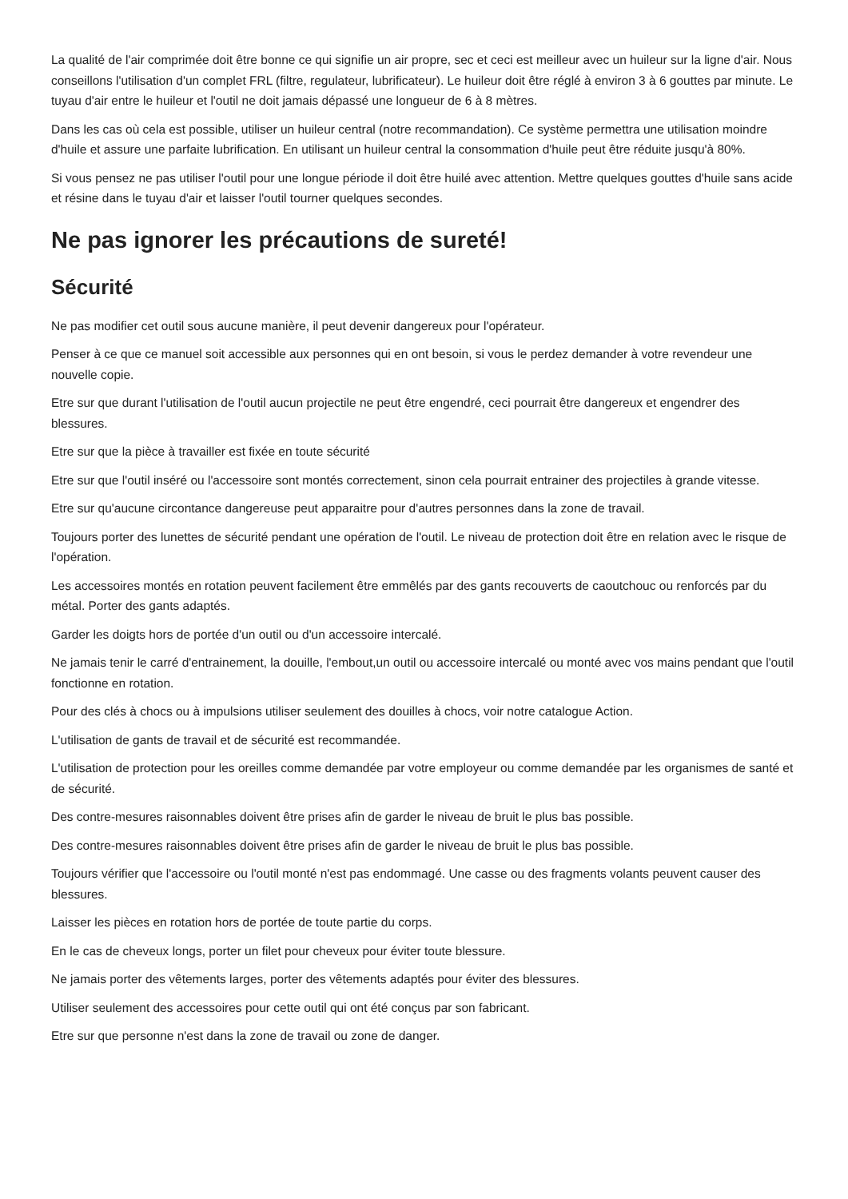La qualité de l'air comprimée doit être bonne ce qui signifie un air propre, sec et ceci est meilleur avec un huileur sur la ligne d'air. Nous conseillons l'utilisation d'un complet FRL (filtre, regulateur, lubrificateur). Le huileur doit être réglé à environ 3 à 6 gouttes par minute. Le tuyau d'air entre le huileur et l'outil ne doit jamais dépassé une longueur de 6 à 8 mètres.
Dans les cas où cela est possible, utiliser un huileur central (notre recommandation). Ce système permettra une utilisation moindre d'huile et assure une parfaite lubrification. En utilisant un huileur central la consommation d'huile peut être réduite jusqu'à 80%.
Si vous pensez ne pas utiliser l'outil pour une longue période il doit être huilé avec attention. Mettre quelques gouttes d'huile sans acide et résine dans le tuyau d'air et laisser l'outil tourner quelques secondes.
Ne pas ignorer les précautions de sureté!
Sécurité
Ne pas modifier cet outil sous aucune manière, il peut devenir dangereux pour l'opérateur.
Penser à ce que ce manuel soit accessible aux personnes qui en ont besoin, si vous le perdez demander à votre revendeur une nouvelle copie.
Etre sur que durant l'utilisation de l'outil aucun projectile ne peut être engendré, ceci pourrait être dangereux et engendrer des blessures.
Etre sur que la pièce à travailler est fixée en toute sécurité
Etre sur que l'outil inséré ou l'accessoire sont montés correctement, sinon cela pourrait entrainer des projectiles à grande vitesse.
Etre sur qu'aucune circontance dangereuse peut apparaitre pour d'autres personnes dans la zone de travail.
Toujours porter des lunettes de sécurité pendant une opération de l'outil. Le niveau de protection doit être en relation avec le risque de l'opération.
Les accessoires montés en rotation peuvent facilement être emmêlés par des gants recouverts de caoutchouc ou renforcés par du métal. Porter des gants adaptés.
Garder les doigts hors de portée d'un outil ou d'un accessoire intercalé.
Ne jamais tenir le carré d'entrainement, la douille, l'embout,un outil ou accessoire intercalé ou monté avec vos mains pendant que l'outil fonctionne en rotation.
Pour des clés à chocs ou à impulsions utiliser seulement des douilles à chocs, voir notre catalogue Action.
L'utilisation de gants de travail et de sécurité est recommandée.
L'utilisation de protection pour les oreilles comme demandée par votre employeur ou comme demandée par les organismes de santé et de sécurité.
Des contre-mesures raisonnables doivent être prises afin de garder le niveau de bruit le plus bas possible.
Des contre-mesures raisonnables doivent être prises afin de garder le niveau de bruit le plus bas possible.
Toujours vérifier que l'accessoire ou l'outil monté n'est pas endommagé. Une casse ou des fragments volants peuvent causer des blessures.
Laisser les pièces en rotation hors de portée de toute partie du corps.
En le cas de cheveux longs, porter un filet pour cheveux pour éviter toute blessure.
Ne jamais porter des vêtements larges, porter des vêtements adaptés pour éviter des blessures.
Utiliser seulement des accessoires pour cette outil qui ont été conçus par son fabricant.
Etre sur que personne n'est dans la zone de travail ou zone de danger.